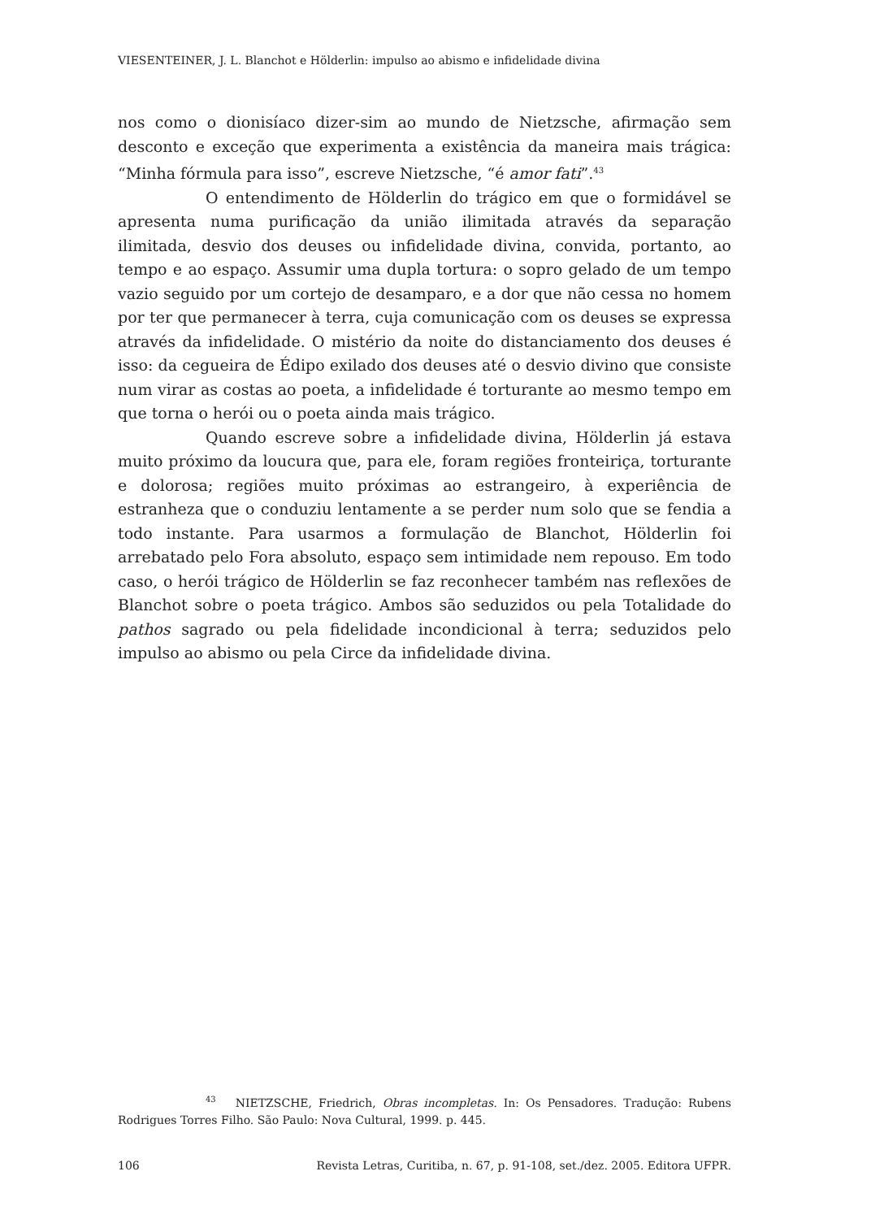VIESENTEINER, J. L. Blanchot e Hölderlin: impulso ao abismo e infidelidade divina
nos como o dionisíaco dizer-sim ao mundo de Nietzsche, afirmação sem desconto e exceção que experimenta a existência da maneira mais trágica: “Minha fórmula para isso”, escreve Nietzsche, “é amor fati”.<sup>43</sup>
O entendimento de Hölderlin do trágico em que o formidável se apresenta numa purificação da união ilimitada através da separação ilimitada, desvio dos deuses ou infidelidade divina, convida, portanto, ao tempo e ao espaço. Assumir uma dupla tortura: o sopro gelado de um tempo vazio seguido por um cortejo de desamparo, e a dor que não cessa no homem por ter que permanecer à terra, cuja comunicação com os deuses se expressa através da infidelidade. O mistério da noite do distanciamento dos deuses é isso: da cegueira de Édipo exilado dos deuses até o desvio divino que consiste num virar as costas ao poeta, a infidelidade é torturante ao mesmo tempo em que torna o herói ou o poeta ainda mais trágico.
Quando escreve sobre a infidelidade divina, Hölderlin já estava muito próximo da loucura que, para ele, foram regiões fronteiriça, torturante e dolorosa; regiões muito próximas ao estrangeiro, à experiência de estranheza que o conduziu lentamente a se perder num solo que se fendia a todo instante. Para usarmos a formulação de Blanchot, Hölderlin foi arrebatado pelo Fora absoluto, espaço sem intimidade nem repouso. Em todo caso, o herói trágico de Hölderlin se faz reconhecer também nas reflexões de Blanchot sobre o poeta trágico. Ambos são seduzidos ou pela Totalidade do pathos sagrado ou pela fidelidade incondicional à terra; seduzidos pelo impulso ao abismo ou pela Circe da infidelidade divina.
<sup>43</sup> NIETZSCHE, Friedrich, Obras incompletas. In: Os Pensadores. Tradução: Rubens Rodrigues Torres Filho. São Paulo: Nova Cultural, 1999. p. 445.
106 Revista Letras, Curitiba, n. 67, p. 91-108, set./dez. 2005. Editora UFPR.